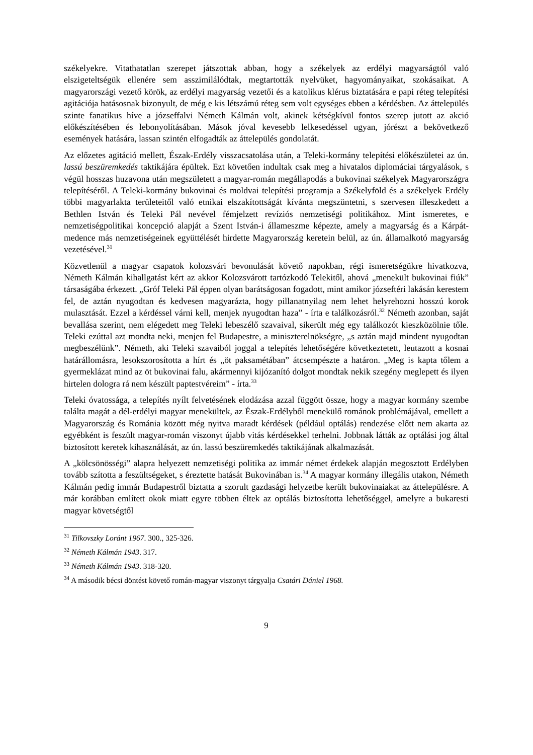székelyekre. Vitathatatlan szerepet játszottak abban, hogy a székelyek az erdélyi magyarságtól való elszigeteltségük ellenére sem asszimilálódtak, megtartották nyelvüket, hagyományaikat, szokásaikat. A magyarországi vezető körök, az erdélyi magyarság vezetői és a katolikus klérus biztatására e papi réteg telepítési agitációja hatásosnak bizonyult, de még e kis létszámú réteg sem volt egységes ebben a kérdésben. Az áttelepülés szinte fanatikus híve a józseffalvi Németh Kálmán volt, akinek kétségkívül fontos szerep jutott az akció előkészítésében és lebonyolításában. Mások jóval kevesebb lelkesedéssel ugyan, jórészt a bekövetkező események hatására, lassan szintén elfogadták az áttelepülés gondolatát.
Az előzetes agitáció mellett, Észak-Erdély visszacsatolása után, a Teleki-kormány telepítési előkészületei az ún. lassú beszüremkedés taktikájára épültek. Ezt követően indultak csak meg a hivatalos diplomáciai tárgyalások, s végül hosszas huzavona után megszületett a magyar-román megállapodás a bukovinai székelyek Magyarországra telepítéséről. A Teleki-kormány bukovinai és moldvai telepítési programja a Székelyföld és a székelyek Erdély többi magyarlakta területeitől való etnikai elszakítottságát kívánta megszüntetni, s szervesen illeszkedett a Bethlen István és Teleki Pál nevével fémjelzett revíziós nemzetiségi politikához. Mint ismeretes, e nemzetiségpolitikai koncepció alapját a Szent István-i állameszme képezte, amely a magyarság és a Kárpát-medence más nemzetiségeinek együttélését hirdette Magyarország keretein belül, az ún. államalkotó magyarság vezetésével.<sup>31</sup>
Közvetlenül a magyar csapatok kolozsvári bevonulását követő napokban, régi ismeretségükre hivatkozva, Németh Kálmán kihallgatást kért az akkor Kolozsvárott tartózkodó Telekitől, ahová „menekült bukovinai fiúk” társaságába érkezett. „Gróf Teleki Pál éppen olyan barátságosan fogadott, mint amikor józseftéri lakásán kerestem fel, de aztán nyugodtan és kedvesen magyarázta, hogy pillanatnyilag nem lehet helyrehozni hosszú korok mulasztását. Ezzel a kérdéssel várni kell, menjek nyugodtan haza” - írta e találkozásról.<sup>32</sup> Németh azonban, saját bevallása szerint, nem elégedett meg Teleki lebeszélő szavaival, sikerült még egy találkozót kieszközölnie tőle. Teleki ezúttal azt mondta neki, menjen fel Budapestre, a miniszterelnökségre, „s aztán majd mindent nyugodtan megbeszélünk”. Németh, aki Teleki szavaiból joggal a telepítés lehetőségére következtetett, leutazott a kosnai határállomásra, lesokszorosította a hírt és „öt paksamétában” átcsempészte a határon. „Meg is kapta tőlem a gyermeklázat mind az öt bukovinai falu, akármennyi kijózanító dolgot mondtak nekik szegény meglepett és ilyen hirtelen dologra rá nem készült paptestvéreim” - írta.<sup>33</sup>
Teleki óvatossága, a telepítés nyílt felvetésének elodázása azzal függött össze, hogy a magyar kormány szembe találta magát a dél-erdélyi magyar menekültek, az Észak-Erdélyből menekülő románok problémájával, emellett a Magyarország és Románia között még nyitva maradt kérdések (például optálás) rendezése előtt nem akarta az egyébként is feszült magyar-román viszonyt újabb vitás kérdésekkel terhelni. Jobbnak látták az optálási jog által biztosított keretek kihasználását, az ún. lassú beszüremkedés taktikájának alkalmazását.
A „kölcsönösségi” alapra helyezett nemzetiségi politika az immár német érdekek alapján megosztott Erdélyben tovább szította a feszültségeket, s éreztette hatását Bukovinában is.<sup>34</sup> A magyar kormány illegális utakon, Németh Kálmán pedig immár Budapestről biztatta a szorult gazdasági helyzetbe került bukovinaiakat az áttelepülésre. A már korábban említett okok miatt egyre többen éltek az optálás biztosította lehetőséggel, amelyre a bukaresti magyar követségtől
<sup>31</sup> Tilkovszky Loránt 1967. 300., 325-326.
<sup>32</sup> Németh Kálmán 1943. 317.
<sup>33</sup> Németh Kálmán 1943. 318-320.
<sup>34</sup> A második bécsi döntést követő román-magyar viszonyt tárgyalja Csatári Dániel 1968.
9